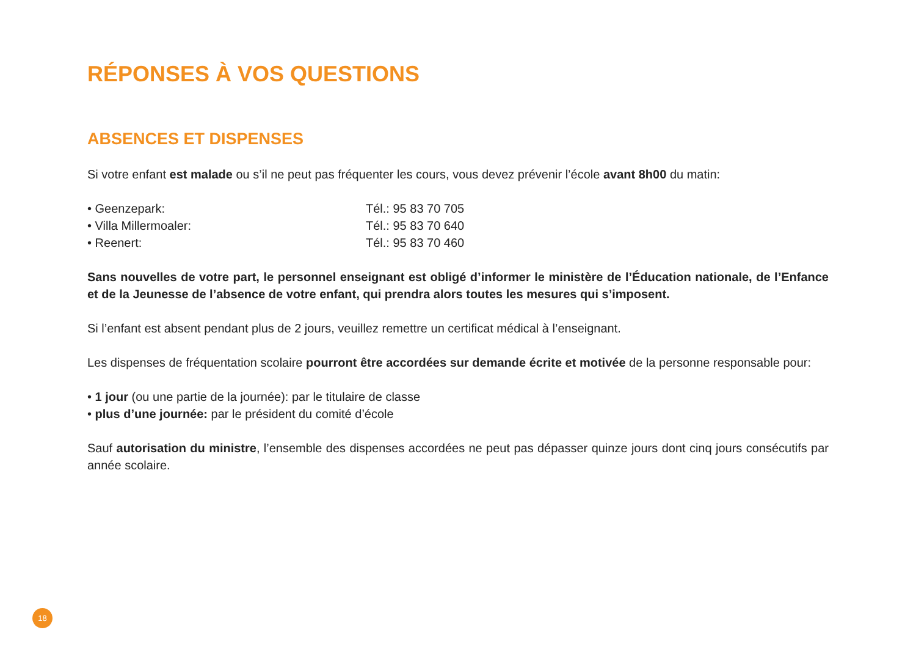RÉPONSES À VOS QUESTIONS
ABSENCES ET DISPENSES
Si votre enfant est malade ou s’il ne peut pas fréquenter les cours, vous devez prévenir l’école avant 8h00 du matin:
• Geenzepark: Tél.: 95 83 70 705
• Villa Millermoaler: Tél.: 95 83 70 640
• Reenert: Tél.: 95 83 70 460
Sans nouvelles de votre part, le personnel enseignant est obligé d’informer le ministère de l’Éducation nationale, de l’Enfance et de la Jeunesse de l’absence de votre enfant, qui prendra alors toutes les mesures qui s’imposent.
Si l’enfant est absent pendant plus de 2 jours, veuillez remettre un certificat médical à l’enseignant.
Les dispenses de fréquentation scolaire pourront être accordées sur demande écrite et motivée de la personne responsable pour:
• 1 jour (ou une partie de la journée): par le titulaire de classe
• plus d’une journée: par le président du comité d’école
Sauf autorisation du ministre, l’ensemble des dispenses accordées ne peut pas dépasser quinze jours dont cinq jours consécutifs par année scolaire.
18